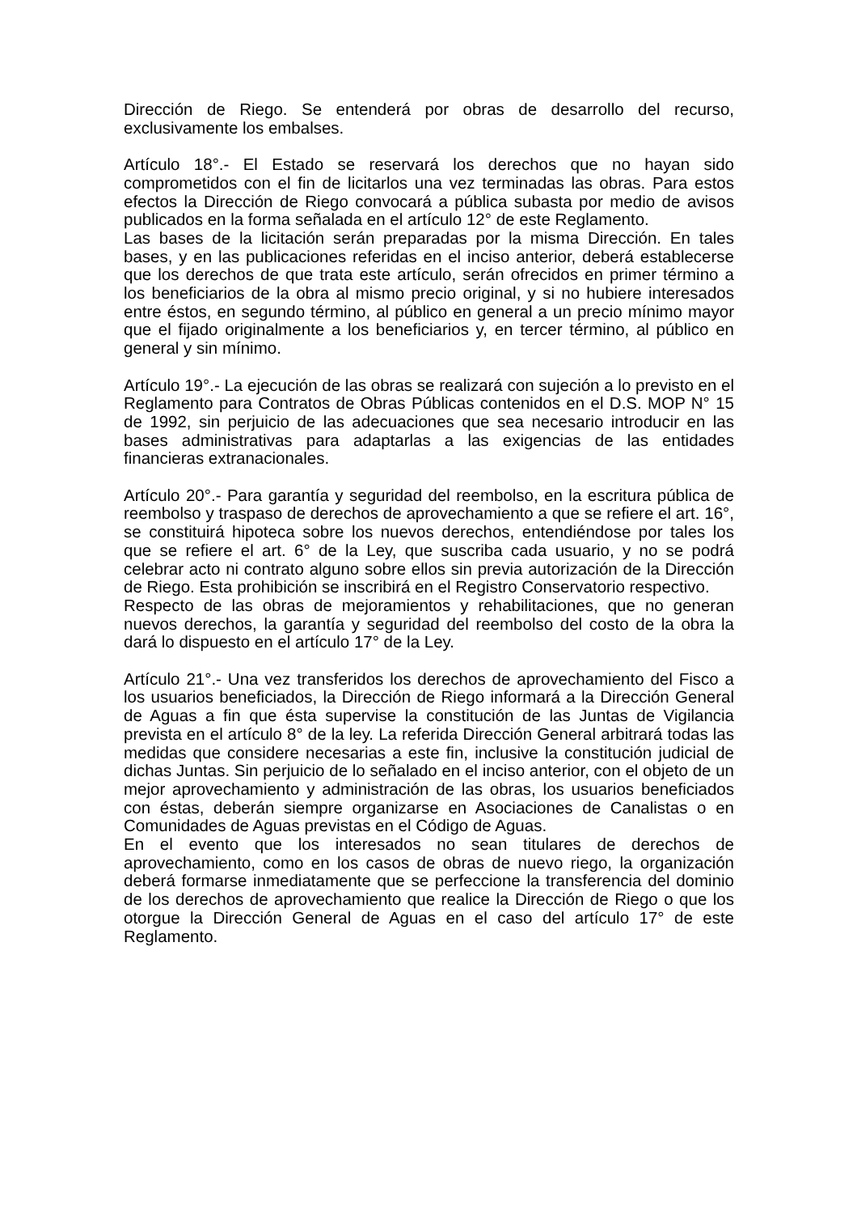Dirección de Riego. Se entenderá por obras de desarrollo del recurso, exclusivamente los embalses.
Artículo 18°.- El Estado se reservará los derechos que no hayan sido comprometidos con el fin de licitarlos una vez terminadas las obras. Para estos efectos la Dirección de Riego convocará a pública subasta por medio de avisos publicados en la forma señalada en el artículo 12° de este Reglamento.
Las bases de la licitación serán preparadas por la misma Dirección. En tales bases, y en las publicaciones referidas en el inciso anterior, deberá establecerse que los derechos de que trata este artículo, serán ofrecidos en primer término a los beneficiarios de la obra al mismo precio original, y si no hubiere interesados entre éstos, en segundo término, al público en general a un precio mínimo mayor que el fijado originalmente a los beneficiarios y, en tercer término, al público en general y sin mínimo.
Artículo 19°.- La ejecución de las obras se realizará con sujeción a lo previsto en el Reglamento para Contratos de Obras Públicas contenidos en el D.S. MOP N° 15 de 1992, sin perjuicio de las adecuaciones que sea necesario introducir en las bases administrativas para adaptarlas a las exigencias de las entidades financieras extranacionales.
Artículo 20°.- Para garantía y seguridad del reembolso, en la escritura pública de reembolso y traspaso de derechos de aprovechamiento a que se refiere el art. 16°, se constituirá hipoteca sobre los nuevos derechos, entendiéndose por tales los que se refiere el art. 6° de la Ley, que suscriba cada usuario, y no se podrá celebrar acto ni contrato alguno sobre ellos sin previa autorización de la Dirección de Riego. Esta prohibición se inscribirá en el Registro Conservatorio respectivo.
Respecto de las obras de mejoramientos y rehabilitaciones, que no generan nuevos derechos, la garantía y seguridad del reembolso del costo de la obra la dará lo dispuesto en el artículo 17° de la Ley.
Artículo 21°.- Una vez transferidos los derechos de aprovechamiento del Fisco a los usuarios beneficiados, la Dirección de Riego informará a la Dirección General de Aguas a fin que ésta supervise la constitución de las Juntas de Vigilancia prevista en el artículo 8° de la ley. La referida Dirección General arbitrará todas las medidas que considere necesarias a este fin, inclusive la constitución judicial de dichas Juntas. Sin perjuicio de lo señalado en el inciso anterior, con el objeto de un mejor aprovechamiento y administración de las obras, los usuarios beneficiados con éstas, deberán siempre organizarse en Asociaciones de Canalistas o en Comunidades de Aguas previstas en el Código de Aguas.
En el evento que los interesados no sean titulares de derechos de aprovechamiento, como en los casos de obras de nuevo riego, la organización deberá formarse inmediatamente que se perfeccione la transferencia del dominio de los derechos de aprovechamiento que realice la Dirección de Riego o que los otorgue la Dirección General de Aguas en el caso del artículo 17° de este Reglamento.